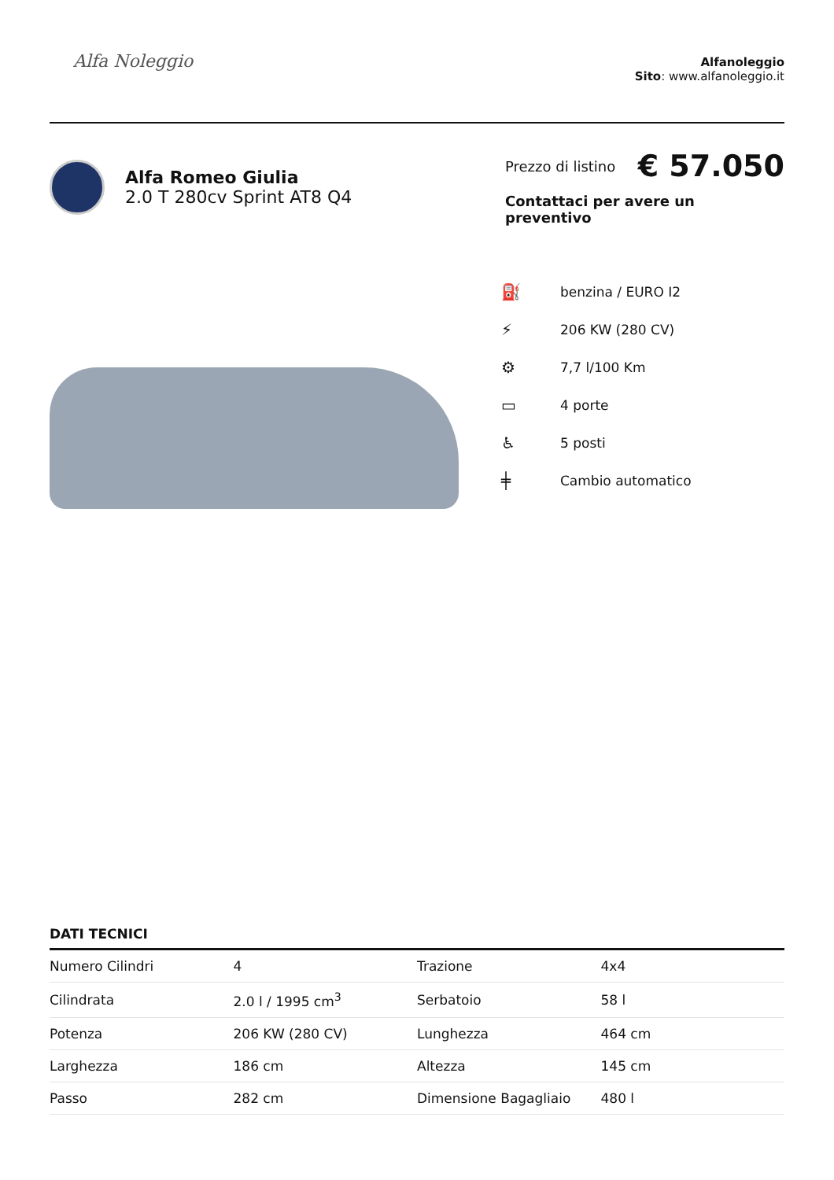Alfa Noleggio
Alfanoleggio
Sito: www.alfanoleggio.it
Alfa Romeo Giulia
2.0 T 280cv Sprint AT8 Q4
Prezzo di listino € 57.050
Contattaci per avere un preventivo
⛽ benzina / EURO I2
⚡ 206 KW (280 CV)
⚙ 7,7 l/100 Km
▭ 4 porte
♿ 5 posti
╪ Cambio automatico
DATI TECNICI
| Numero Cilindri | 4 | Trazione | 4x4 |
| Cilindrata | 2.0 l / 1995 cm<sup>3</sup> | Serbatoio | 58 l |
| Potenza | 206 KW (280 CV) | Lunghezza | 464 cm |
| Larghezza | 186 cm | Altezza | 145 cm |
| Passo | 282 cm | Dimensione Bagagliaio | 480 l |